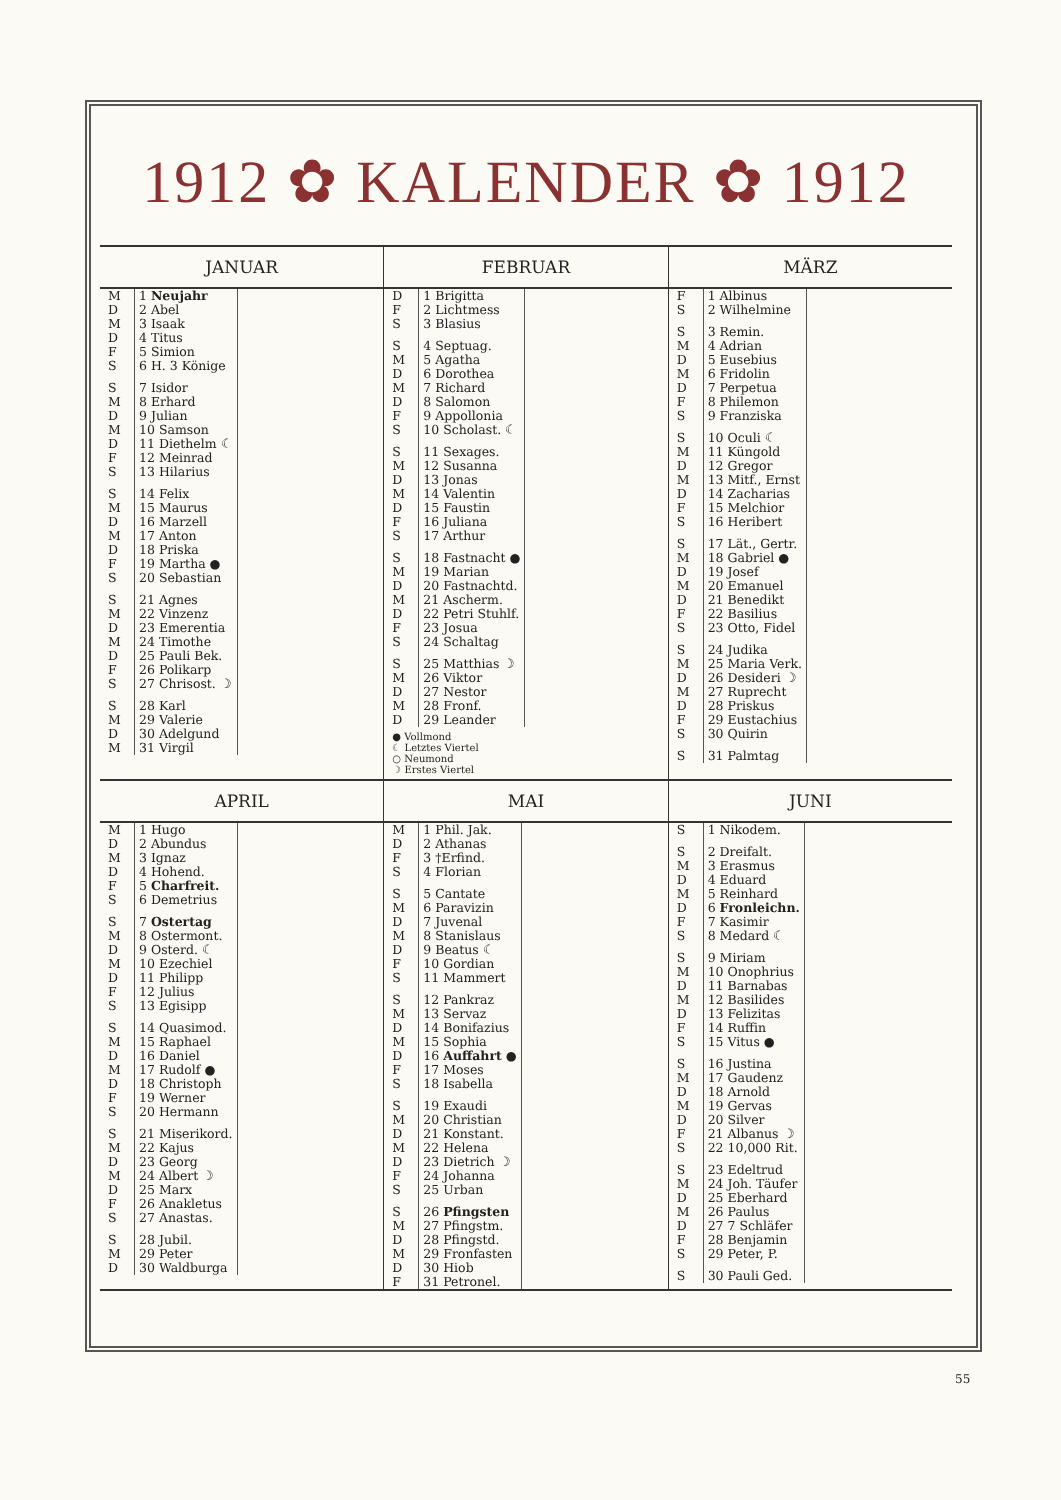1912 ✿ KALENDER ✿ 1912
JANUAR
| M | 1 Neujahr |
| D | 2 Abel |
| M | 3 Isaak |
| D | 4 Titus |
| F | 5 Simion |
| S | 6 H. 3 Könige |
| S | 7 Isidor |
| M | 8 Erhard |
| D | 9 Julian |
| M | 10 Samson |
| D | 11 Diethelm ☾ |
| F | 12 Meinrad |
| S | 13 Hilarius |
| S | 14 Felix |
| M | 15 Maurus |
| D | 16 Marzell |
| M | 17 Anton |
| D | 18 Priska |
| F | 19 Martha ● |
| S | 20 Sebastian |
| S | 21 Agnes |
| M | 22 Vinzenz |
| D | 23 Emerentia |
| M | 24 Timothe |
| D | 25 Pauli Bek. |
| F | 26 Polikarp |
| S | 27 Chrisost. ☽ |
| S | 28 Karl |
| M | 29 Valerie |
| D | 30 Adelgund |
| M | 31 Virgil |
FEBRUAR
| D | 1 Brigitta |
| F | 2 Lichtmess |
| S | 3 Blasius |
| S | 4 Septuag. |
| M | 5 Agatha |
| D | 6 Dorothea |
| M | 7 Richard |
| D | 8 Salomon |
| F | 9 Appollonia |
| S | 10 Scholast. ☾ |
| S | 11 Sexages. |
| M | 12 Susanna |
| D | 13 Jonas |
| M | 14 Valentin |
| D | 15 Faustin |
| F | 16 Juliana |
| S | 17 Arthur |
| S | 18 Fastnacht ● |
| M | 19 Marian |
| D | 20 Fastnachtd. |
| M | 21 Ascherm. |
| D | 22 Petri Stuhlf. |
| F | 23 Josua |
| S | 24 Schaltag |
| S | 25 Matthias ☽ |
| M | 26 Viktor |
| D | 27 Nestor |
| M | 28 Fronf. |
| D | 29 Leander |
● Vollmond
☾ Letztes Viertel
○ Neumond
☽ Erstes Viertel
MÄRZ
| F | 1 Albinus |
| S | 2 Wilhelmine |
| S | 3 Remin. |
| M | 4 Adrian |
| D | 5 Eusebius |
| M | 6 Fridolin |
| D | 7 Perpetua |
| F | 8 Philemon |
| S | 9 Franziska |
| S | 10 Oculi ☾ |
| M | 11 Küngold |
| D | 12 Gregor |
| M | 13 Mitf., Ernst |
| D | 14 Zacharias |
| F | 15 Melchior |
| S | 16 Heribert |
| S | 17 Lät., Gertr. |
| M | 18 Gabriel ● |
| D | 19 Josef |
| M | 20 Emanuel |
| D | 21 Benedikt |
| F | 22 Basilius |
| S | 23 Otto, Fidel |
| S | 24 Judika |
| M | 25 Maria Verk. |
| D | 26 Desideri ☽ |
| M | 27 Ruprecht |
| D | 28 Priskus |
| F | 29 Eustachius |
| S | 30 Quirin |
| S | 31 Palmtag |
APRIL
| M | 1 Hugo |
| D | 2 Abundus |
| M | 3 Ignaz |
| D | 4 Hohend. |
| F | 5 Charfreit. |
| S | 6 Demetrius |
| S | 7 Ostertag |
| M | 8 Ostermont. |
| D | 9 Osterd. ☾ |
| M | 10 Ezechiel |
| D | 11 Philipp |
| F | 12 Julius |
| S | 13 Egisipp |
| S | 14 Quasimod. |
| M | 15 Raphael |
| D | 16 Daniel |
| M | 17 Rudolf ● |
| D | 18 Christoph |
| F | 19 Werner |
| S | 20 Hermann |
| S | 21 Miserikord. |
| M | 22 Kajus |
| D | 23 Georg |
| M | 24 Albert ☽ |
| D | 25 Marx |
| F | 26 Anakletus |
| S | 27 Anastas. |
| S | 28 Jubil. |
| M | 29 Peter |
| D | 30 Waldburga |
MAI
| M | 1 Phil. Jak. |
| D | 2 Athanas |
| F | 3 †Erfind. |
| S | 4 Florian |
| S | 5 Cantate |
| M | 6 Paravizin |
| D | 7 Juvenal |
| M | 8 Stanislaus |
| D | 9 Beatus ☾ |
| F | 10 Gordian |
| S | 11 Mammert |
| S | 12 Pankraz |
| M | 13 Servaz |
| D | 14 Bonifazius |
| M | 15 Sophia |
| D | 16 Auffahrt ● |
| F | 17 Moses |
| S | 18 Isabella |
| S | 19 Exaudi |
| M | 20 Christian |
| D | 21 Konstant. |
| M | 22 Helena |
| D | 23 Dietrich ☽ |
| F | 24 Johanna |
| S | 25 Urban |
| S | 26 Pfingsten |
| M | 27 Pfingstm. |
| D | 28 Pfingstd. |
| M | 29 Fronfasten |
| D | 30 Hiob |
| F | 31 Petronel. |
JUNI
| S | 1 Nikodem. |
| S | 2 Dreifalt. |
| M | 3 Erasmus |
| D | 4 Eduard |
| M | 5 Reinhard |
| D | 6 Fronleichn. |
| F | 7 Kasimir |
| S | 8 Medard ☾ |
| S | 9 Miriam |
| M | 10 Onophrius |
| D | 11 Barnabas |
| M | 12 Basilides |
| D | 13 Felizitas |
| F | 14 Ruffin |
| S | 15 Vitus ● |
| S | 16 Justina |
| M | 17 Gaudenz |
| D | 18 Arnold |
| M | 19 Gervas |
| D | 20 Silver |
| F | 21 Albanus ☽ |
| S | 22 10,000 Rit. |
| S | 23 Edeltrud |
| M | 24 Joh. Täufer |
| D | 25 Eberhard |
| M | 26 Paulus |
| D | 27 7 Schläfer |
| F | 28 Benjamin |
| S | 29 Peter, P. |
| S | 30 Pauli Ged. |
55